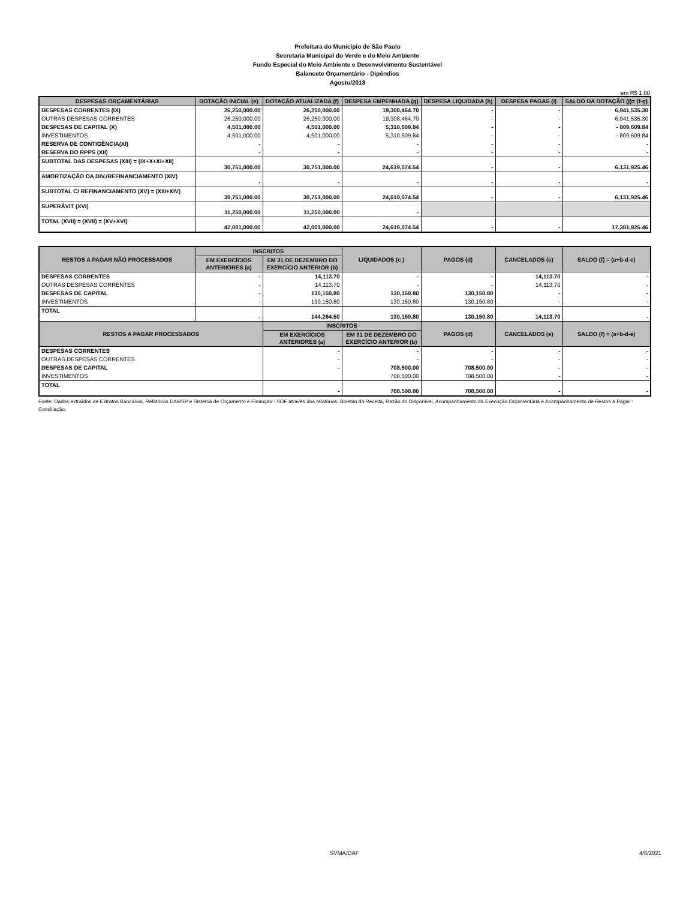Prefeitura do Município de São Paulo
Secretaria Municipal do Verde e do Meio Ambiente
Fundo Especial do Meio Ambiente e Desenvolvimento Sustentável
Balancete Orçamentário - Dipêndios
Agosto/2018
em R$ 1,00
| DESPESAS ORÇAMENTÁRIAS | DOTAÇÃO INICIAL (e) | DOTAÇÃO ATUALIZADA (f) | DESPESA EMPENHADA (g) | DESPESA LIQUIDADA (h) | DESPESA PAGAS (i) | SALDO DA DOTAÇÃO (j)= (f-g) |
| --- | --- | --- | --- | --- | --- | --- |
| DESPESAS CORRENTES (IX) | 26,250,000.00 | 26,250,000.00 | 19,308,464.70 | - | - | 6,941,535.30 |
| OUTRAS DESPESAS CORRENTES | 26,250,000.00 | 26,250,000.00 | 19,308,464.70 | - | - | 6,941,535.30 |
| DESPESAS DE CAPITAL (X) | 4,501,000.00 | 4,501,000.00 | 5,310,609.84 | - | - | - 809,609.84 |
| INVESTIMENTOS | 4,501,000.00 | 4,501,000.00 | 5,310,609.84 | - | - | - 809,609.84 |
| RESERVA DE CONTIGÊNCIA(XI) | - | - | - | - | - | - |
| RESERVA DO RPPS (XII) | - | - | - | - | - | - |
| SUBTOTAL DAS DESPESAS (XIII) = (IX+X+XI+XII) | 30,751,000.00 | 30,751,000.00 | 24,619,074.54 | - | - | 6,131,925.46 |
| AMORTIZAÇÃO DA DIV./REFINANCIAMENTO (XIV) | - | - | - | - | - | - |
| SUBTOTAL C/ REFINANCIAMENTO (XV) = (XIII+XIV) | 30,751,000.00 | 30,751,000.00 | 24,619,074.54 | - | - | 6,131,925.46 |
| SUPERÁVIT (XVI) | 11,250,000.00 | 11,250,000.00 | - | | | |
| TOTAL (XVII) = (XVII) = (XV+XVI) | 42,001,000.00 | 42,001,000.00 | 24,619,074.54 | - | - | 17,381,925.46 |
| RESTOS A PAGAR NÃO PROCESSADOS | INSCRITOS | | LIQUIDADOS (c ) | PAGOS (d) | CANCELADOS (e) | SALDO (f) = (a+b-d-e) |
| --- | --- | --- | --- | --- | --- | --- |
| | EM EXERCÍCIOS ANTERIORES (a) | EM 31 DE DEZEMBRO DO EXERCÍCIO ANTERIOR (b) | | | | |
| DESPESAS CORRENTES | - | 14,113.70 | - | - | 14,113.70 | - |
| OUTRAS DESPESAS CORRENTES | - | 14,113.70 | - | - | 14,113.70 | - |
| DESPESAS DE CAPITAL | - | 130,150.80 | 130,150.80 | 130,150.80 | - | - |
| INVESTIMENTOS | - | 130,150.80 | 130,150.80 | 130,150.80 | - | - |
| TOTAL | - | 144,264.50 | 130,150.80 | 130,150.80 | 14,113.70 | - |
| RESTOS A PAGAR PROCESSADOS | | INSCRITOS | | PAGOS (d) | CANCELADOS (e) | SALDO (f) = (a+b-d-e) |
| | | EM EXERCÍCIOS ANTERIORES (a) | EM 31 DE DEZEMBRO DO EXERCÍCIO ANTERIOR (b) | | | |
| DESPESAS CORRENTES | | - | - | - | - | - |
| OUTRAS DESPESAS CORRENTES | | - | - | - | - | - |
| DESPESAS DE CAPITAL | | - | 708,500.00 | 708,500.00 | - | - |
| INVESTIMENTOS | | | 708,500.00 | 708,500.00 | - | - |
| TOTAL | | - | 708,500.00 | 708,500.00 | - | - |
Fonte: Dados extraídos de Extratos Bancários, Relatórios DAMSP e Sistema de Orçamento e Finanças - SOF através dos relatórios: Boletim da Receita, Razão do Disponível, Acompanhamento da Execução Orçamentária e Acompanhamento de Restos a Pagar - Conciliação.
SVMA/DAF 4/6/2021